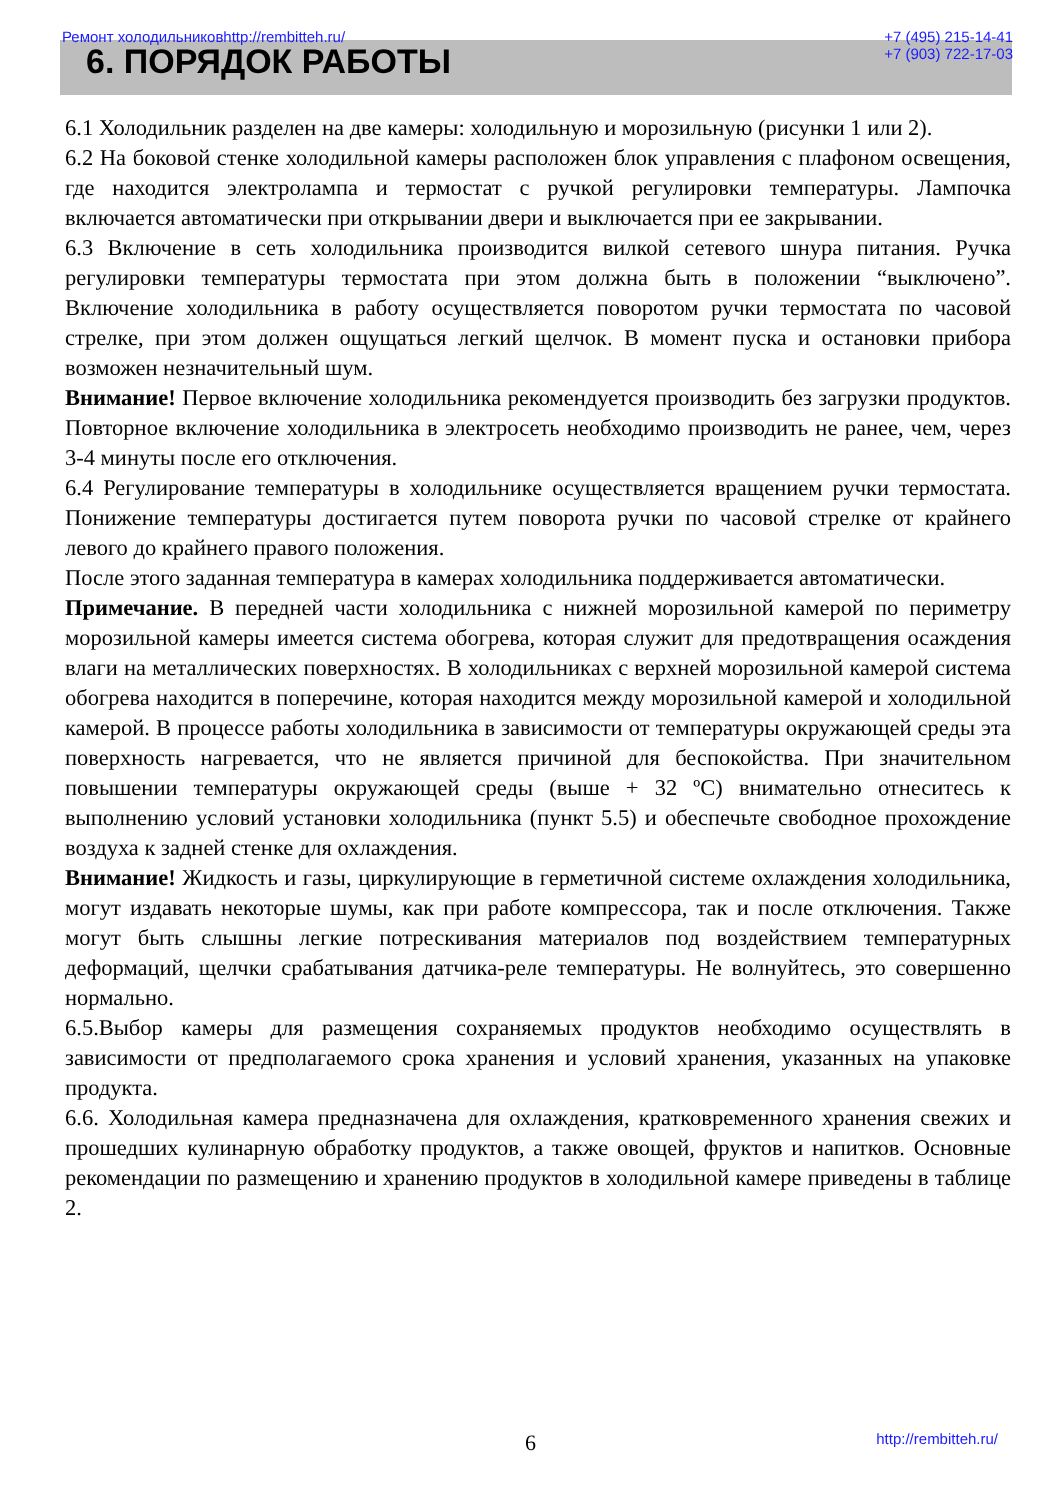Ремонт холодильников http://rembitteh.ru/ +7 (495) 215-14-41
+7 (903) 722-17-03
6. ПОРЯДОК РАБОТЫ
6.1 Холодильник разделен на две камеры: холодильную и морозильную (рисунки 1 или 2).
6.2 На боковой стенке холодильной камеры расположен блок управления с плафоном освещения, где находится электролампа и термостат с ручкой регулировки температуры. Лампочка включается автоматически при открывании двери и выключается при ее закрывании.
6.3 Включение в сеть холодильника производится вилкой сетевого шнура питания. Ручка регулировки температуры термостата при этом должна быть в положении “выключено”. Включение холодильника в работу осуществляется поворотом ручки термостата по часовой стрелке, при этом должен ощущаться легкий щелчок. В момент пуска и остановки прибора возможен незначительный шум.
Внимание! Первое включение холодильника рекомендуется производить без загрузки продуктов. Повторное включение холодильника в электросеть необходимо производить не ранее, чем, через 3-4 минуты после его отключения.
6.4 Регулирование температуры в холодильнике осуществляется вращением ручки термостата. Понижение температуры достигается путем поворота ручки по часовой стрелке от крайнего левого до крайнего правого положения.
После этого заданная температура в камерах холодильника поддерживается автоматически.
Примечание. В передней части холодильника с нижней морозильной камерой по периметру морозильной камеры имеется система обогрева, которая служит для предотвращения осаждения влаги на металлических поверхностях. В холодильниках с верхней морозильной камерой система обогрева находится в поперечине, которая находится между морозильной камерой и холодильной камерой. В процессе работы холодильника в зависимости от температуры окружающей среды эта поверхность нагревается, что не является причиной для беспокойства. При значительном повышении температуры окружающей среды (выше + 32 ºC) внимательно отнеситесь к выполнению условий установки холодильника (пункт 5.5) и обеспечьте свободное прохождение воздуха к задней стенке для охлаждения.
Внимание! Жидкость и газы, циркулирующие в герметичной системе охлаждения холодильника, могут издавать некоторые шумы, как при работе компрессора, так и после отключения. Также могут быть слышны легкие потрескивания материалов под воздействием температурных деформаций, щелчки срабатывания датчика-реле температуры. Не волнуйтесь, это совершенно нормально.
6.5.Выбор камеры для размещения сохраняемых продуктов необходимо осуществлять в зависимости от предполагаемого срока хранения и условий хранения, указанных на упаковке продукта.
6.6. Холодильная камера предназначена для охлаждения, кратковременного хранения свежих и прошедших кулинарную обработку продуктов, а также овощей, фруктов и напитков. Основные рекомендации по размещению и хранению продуктов в холодильной камере приведены в таблице 2.
6 http://rembitteh.ru/